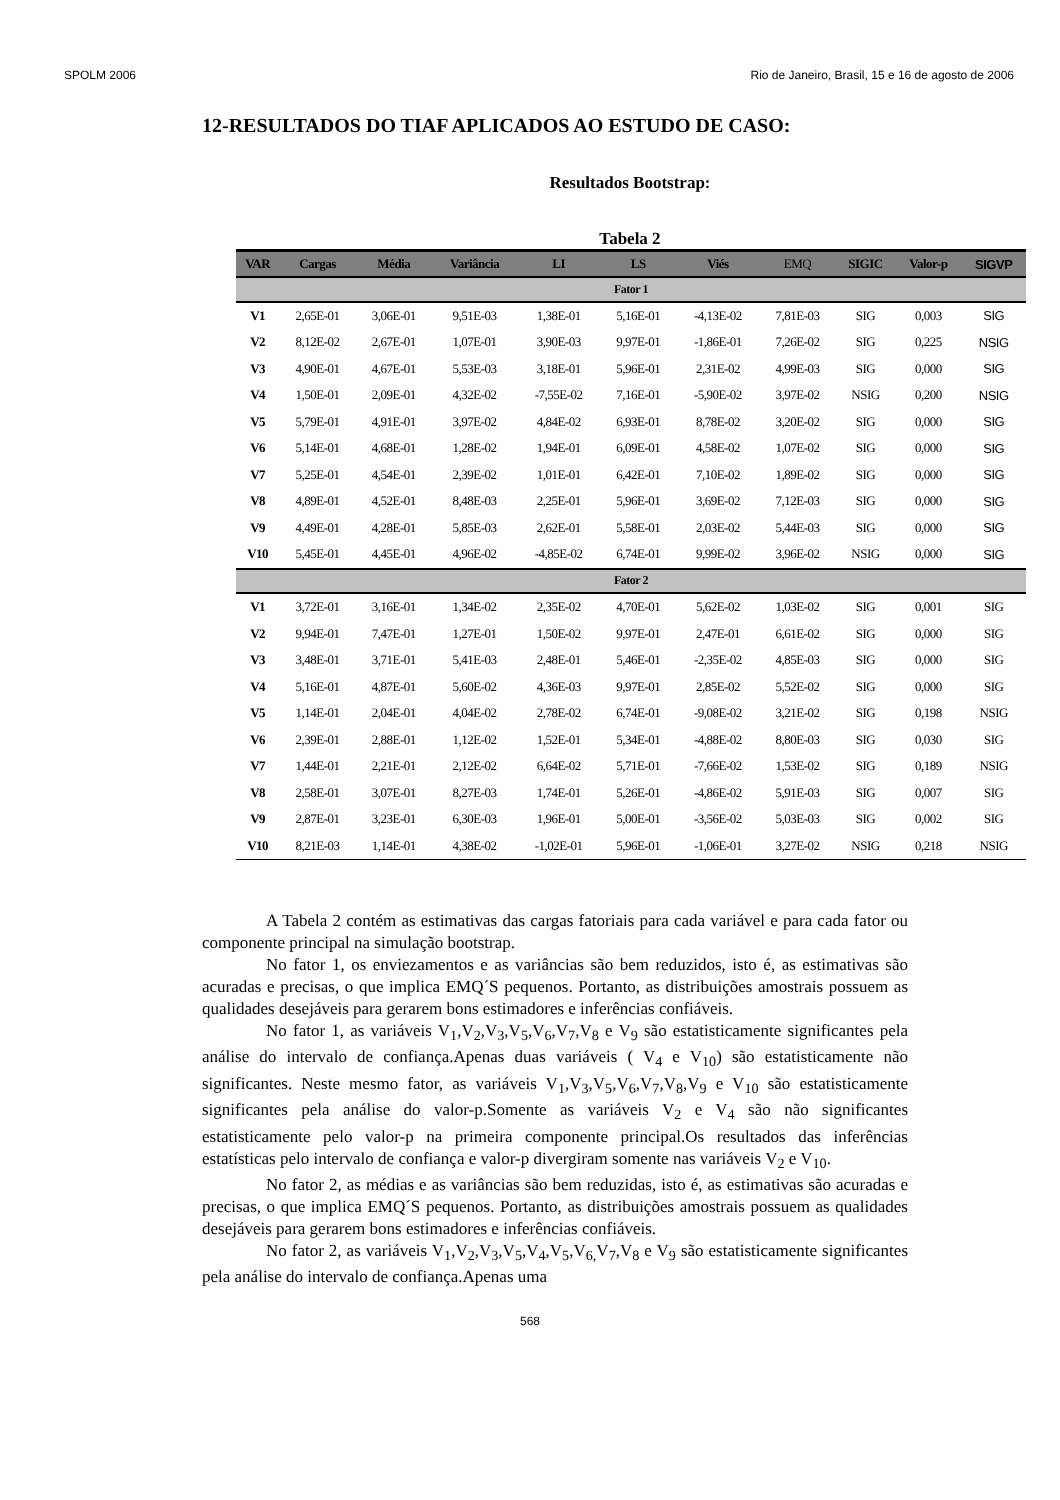SPOLM 2006 Rio de Janeiro, Brasil, 15 e 16 de agosto de 2006
12-RESULTADOS DO TIAF APLICADOS AO ESTUDO DE CASO:
Resultados Bootstrap:
Tabela 2
| VAR | Cargas | Média | Variância | LI | LS | Viés | EMQ | SIGIC | Valor-p | SIGVP |
| --- | --- | --- | --- | --- | --- | --- | --- | --- | --- | --- |
| Fator 1 | | | | | | | | | | |
| V1 | 2,65E-01 | 3,06E-01 | 9,51E-03 | 1,38E-01 | 5,16E-01 | -4,13E-02 | 7,81E-03 | SIG | 0,003 | SIG |
| V2 | 8,12E-02 | 2,67E-01 | 1,07E-01 | 3,90E-03 | 9,97E-01 | -1,86E-01 | 7,26E-02 | SIG | 0,225 | NSIG |
| V3 | 4,90E-01 | 4,67E-01 | 5,53E-03 | 3,18E-01 | 5,96E-01 | 2,31E-02 | 4,99E-03 | SIG | 0,000 | SIG |
| V4 | 1,50E-01 | 2,09E-01 | 4,32E-02 | -7,55E-02 | 7,16E-01 | -5,90E-02 | 3,97E-02 | NSIG | 0,200 | NSIG |
| V5 | 5,79E-01 | 4,91E-01 | 3,97E-02 | 4,84E-02 | 6,93E-01 | 8,78E-02 | 3,20E-02 | SIG | 0,000 | SIG |
| V6 | 5,14E-01 | 4,68E-01 | 1,28E-02 | 1,94E-01 | 6,09E-01 | 4,58E-02 | 1,07E-02 | SIG | 0,000 | SIG |
| V7 | 5,25E-01 | 4,54E-01 | 2,39E-02 | 1,01E-01 | 6,42E-01 | 7,10E-02 | 1,89E-02 | SIG | 0,000 | SIG |
| V8 | 4,89E-01 | 4,52E-01 | 8,48E-03 | 2,25E-01 | 5,96E-01 | 3,69E-02 | 7,12E-03 | SIG | 0,000 | SIG |
| V9 | 4,49E-01 | 4,28E-01 | 5,85E-03 | 2,62E-01 | 5,58E-01 | 2,03E-02 | 5,44E-03 | SIG | 0,000 | SIG |
| V10 | 5,45E-01 | 4,45E-01 | 4,96E-02 | -4,85E-02 | 6,74E-01 | 9,99E-02 | 3,96E-02 | NSIG | 0,000 | SIG |
| Fator 2 | | | | | | | | | | |
| V1 | 3,72E-01 | 3,16E-01 | 1,34E-02 | 2,35E-02 | 4,70E-01 | 5,62E-02 | 1,03E-02 | SIG | 0,001 | SIG |
| V2 | 9,94E-01 | 7,47E-01 | 1,27E-01 | 1,50E-02 | 9,97E-01 | 2,47E-01 | 6,61E-02 | SIG | 0,000 | SIG |
| V3 | 3,48E-01 | 3,71E-01 | 5,41E-03 | 2,48E-01 | 5,46E-01 | -2,35E-02 | 4,85E-03 | SIG | 0,000 | SIG |
| V4 | 5,16E-01 | 4,87E-01 | 5,60E-02 | 4,36E-03 | 9,97E-01 | 2,85E-02 | 5,52E-02 | SIG | 0,000 | SIG |
| V5 | 1,14E-01 | 2,04E-01 | 4,04E-02 | 2,78E-02 | 6,74E-01 | -9,08E-02 | 3,21E-02 | SIG | 0,198 | NSIG |
| V6 | 2,39E-01 | 2,88E-01 | 1,12E-02 | 1,52E-01 | 5,34E-01 | -4,88E-02 | 8,80E-03 | SIG | 0,030 | SIG |
| V7 | 1,44E-01 | 2,21E-01 | 2,12E-02 | 6,64E-02 | 5,71E-01 | -7,66E-02 | 1,53E-02 | SIG | 0,189 | NSIG |
| V8 | 2,58E-01 | 3,07E-01 | 8,27E-03 | 1,74E-01 | 5,26E-01 | -4,86E-02 | 5,91E-03 | SIG | 0,007 | SIG |
| V9 | 2,87E-01 | 3,23E-01 | 6,30E-03 | 1,96E-01 | 5,00E-01 | -3,56E-02 | 5,03E-03 | SIG | 0,002 | SIG |
| V10 | 8,21E-03 | 1,14E-01 | 4,38E-02 | -1,02E-01 | 5,96E-01 | -1,06E-01 | 3,27E-02 | NSIG | 0,218 | NSIG |
A Tabela 2 contém as estimativas das cargas fatoriais para cada variável e para cada fator ou componente principal na simulação bootstrap.
No fator 1, os enviezamentos e as variâncias são bem reduzidos, isto é, as estimativas são acuradas e precisas, o que implica EMQ´S pequenos. Portanto, as distribuições amostrais possuem as qualidades desejáveis para gerarem bons estimadores e inferências confiáveis.
No fator 1, as variáveis V<sub>1</sub>,V<sub>2</sub>,V<sub>3</sub>,V<sub>5</sub>,V<sub>6</sub>,V<sub>7</sub>,V<sub>8</sub> e V<sub>9</sub> são estatisticamente significantes pela análise do intervalo de confiança.Apenas duas variáveis ( V<sub>4</sub> e V<sub>10</sub>) são estatisticamente não significantes. Neste mesmo fator, as variáveis V<sub>1</sub>,V<sub>3</sub>,V<sub>5</sub>,V<sub>6</sub>,V<sub>7</sub>,V<sub>8</sub>,V<sub>9</sub> e V<sub>10</sub> são estatisticamente significantes pela análise do valor-p.Somente as variáveis V<sub>2</sub> e V<sub>4</sub> são não significantes estatisticamente pelo valor-p na primeira componente principal.Os resultados das inferências estatísticas pelo intervalo de confiança e valor-p divergiram somente nas variáveis V<sub>2</sub> e V<sub>10</sub>.
No fator 2, as médias e as variâncias são bem reduzidas, isto é, as estimativas são acuradas e precisas, o que implica EMQ´S pequenos. Portanto, as distribuições amostrais possuem as qualidades desejáveis para gerarem bons estimadores e inferências confiáveis.
No fator 2, as variáveis V<sub>1</sub>,V<sub>2</sub>,V<sub>3</sub>,V<sub>5</sub>,V<sub>4</sub>,V<sub>5</sub>,V<sub>6,</sub>V<sub>7</sub>,V<sub>8</sub> e V<sub>9</sub> são estatisticamente significantes pela análise do intervalo de confiança.Apenas uma
568